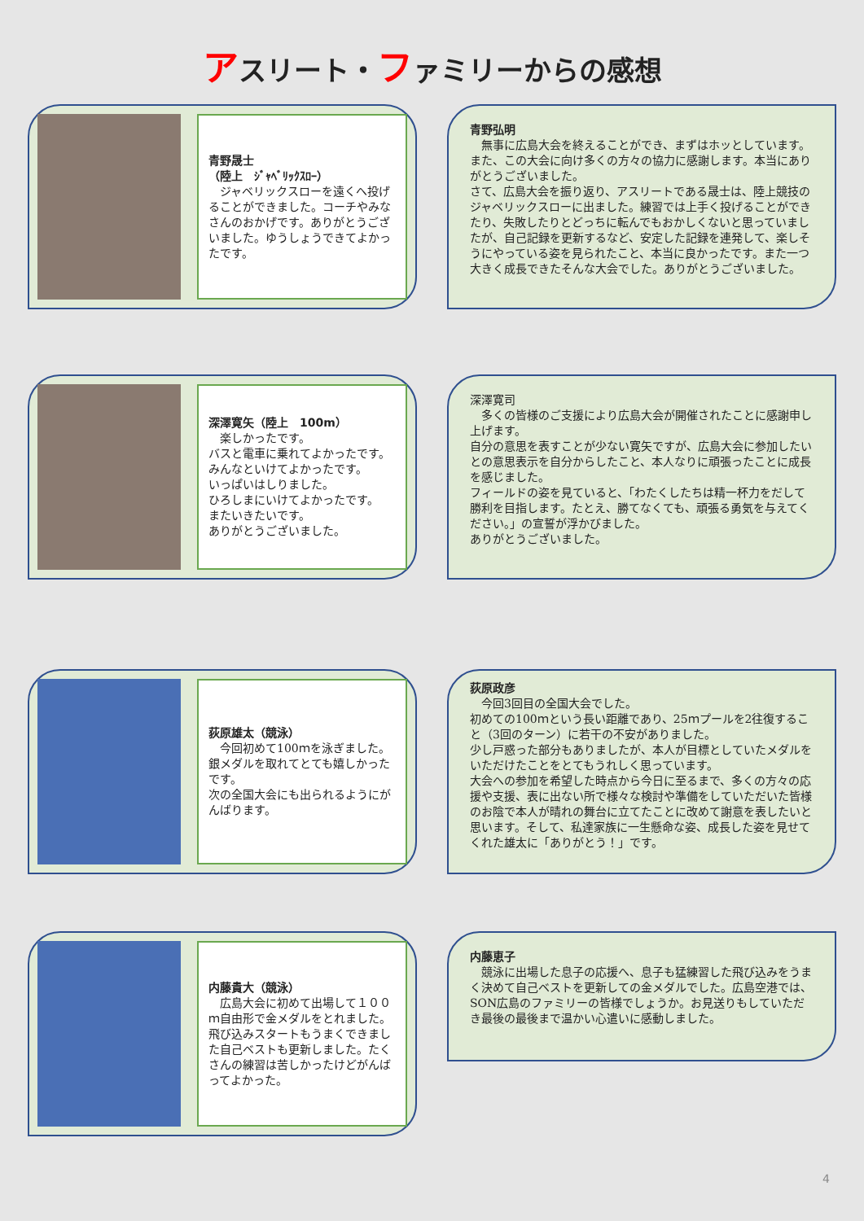アスリート・ファミリーからの感想
青野晟士
（陸上　ｼﾞｬﾍﾞﾘｯｸｽﾛｰ）
　ジャベリックスローを遠くへ投げることができました。コーチやみなさんのおかげです。ありがとうございました。ゆうしょうできてよかったです。
青野弘明
　無事に広島大会を終えることができ、まずはホッとしています。また、この大会に向け多くの方々の協力に感謝します。本当にありがとうございました。
さて、広島大会を振り返り、アスリートである晟士は、陸上競技のジャベリックスローに出ました。練習では上手く投げることができたり、失敗したりとどっちに転んでもおかしくないと思っていましたが、自己記録を更新するなど、安定した記録を連発して、楽しそうにやっている姿を見られたこと、本当に良かったです。また一つ大きく成長できたそんな大会でした。ありがとうございました。
深澤寛矢（陸上　100m）
　楽しかったです。
バスと電車に乗れてよかったです。
みんなといけてよかったです。
いっぱいはしりました。
ひろしまにいけてよかったです。
またいきたいです。
ありがとうございました。
深澤寛司
　多くの皆様のご支援により広島大会が開催されたことに感謝申し上げます。
自分の意思を表すことが少ない寛矢ですが、広島大会に参加したいとの意思表示を自分からしたこと、本人なりに頑張ったことに成長を感じました。
フィールドの姿を見ていると、「わたくしたちは精一杯力をだして勝利を目指します。たとえ、勝てなくても、頑張る勇気を与えてください。」の宣誓が浮かびました。
ありがとうございました。
荻原雄太（競泳）
　今回初めて100ｍを泳ぎました。
銀メダルを取れてとても嬉しかったです。
次の全国大会にも出られるようにがんばります。
荻原政彦
　今回3回目の全国大会でした。
初めての100ｍという長い距離であり、25ｍプールを2往復すること（3回のターン）に若干の不安がありました。
少し戸惑った部分もありましたが、本人が目標としていたメダルをいただけたことをとてもうれしく思っています。
大会への参加を希望した時点から今日に至るまで、多くの方々の応援や支援、表に出ない所で様々な検討や準備をしていただいた皆様のお陰で本人が晴れの舞台に立てたことに改めて謝意を表したいと思います。そして、私達家族に一生懸命な姿、成長した姿を見せてくれた雄太に「ありがとう！」です。
内藤貴大（競泳）
　広島大会に初めて出場して１００ｍ自由形で金メダルをとれました。飛び込みスタートもうまくできました自己ベストも更新しました。たくさんの練習は苦しかったけどがんばってよかった。
内藤恵子
　競泳に出場した息子の応援へ、息子も猛練習した飛び込みをうまく決めて自己ベストを更新しての金メダルでした。広島空港では、SON広島のファミリーの皆様でしょうか。お見送りもしていただき最後の最後まで温かい心遣いに感動しました。
4